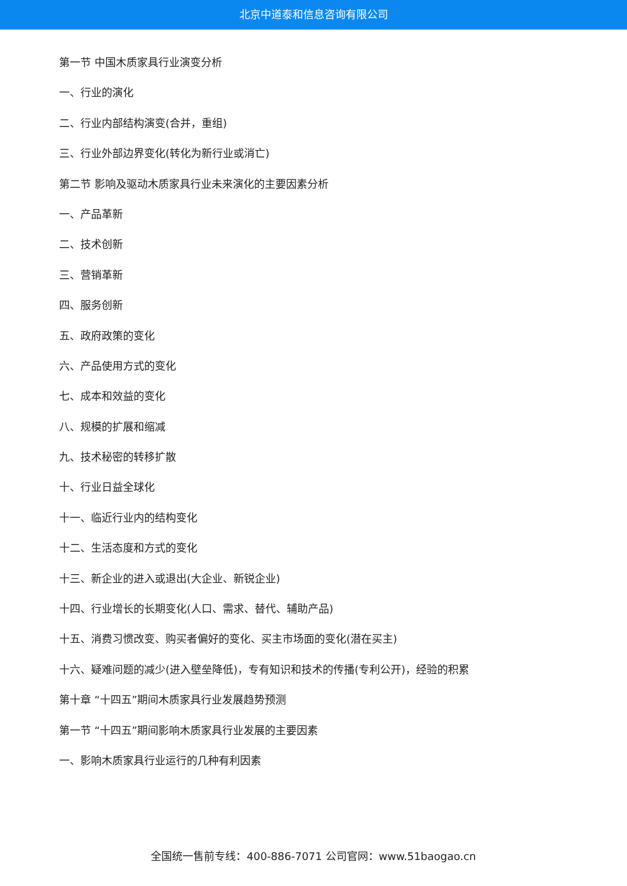北京中道泰和信息咨询有限公司
第一节 中国木质家具行业演变分析
一、行业的演化
二、行业内部结构演变(合并，重组)
三、行业外部边界变化(转化为新行业或消亡)
第二节 影响及驱动木质家具行业未来演化的主要因素分析
一、产品革新
二、技术创新
三、营销革新
四、服务创新
五、政府政策的变化
六、产品使用方式的变化
七、成本和效益的变化
八、规模的扩展和缩减
九、技术秘密的转移扩散
十、行业日益全球化
十一、临近行业内的结构变化
十二、生活态度和方式的变化
十三、新企业的进入或退出(大企业、新锐企业)
十四、行业增长的长期变化(人口、需求、替代、辅助产品)
十五、消费习惯改变、购买者偏好的变化、买主市场面的变化(潜在买主)
十六、疑难问题的减少(进入壁垒降低)，专有知识和技术的传播(专利公开)，经验的积累
第十章 “十四五”期间木质家具行业发展趋势预测
第一节 “十四五”期间影响木质家具行业发展的主要因素
一、影响木质家具行业运行的几种有利因素
全国统一售前专线：400-886-7071 公司官网：www.51baogao.cn